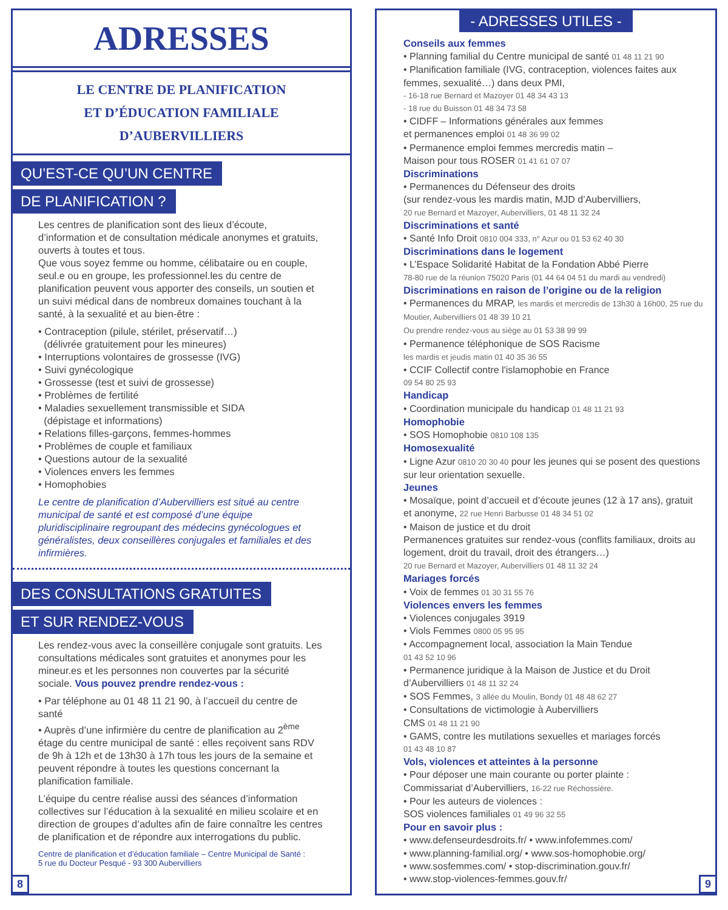ADRESSES
LE CENTRE DE PLANIFICATION
ET D’ÉDUCATION FAMILIALE
D’AUBERVILLIERS
QU’EST-CE QU’UN CENTRE
DE PLANIFICATION ?
Les centres de planification sont des lieux d’écoute, d’information et de consultation médicale anonymes et gratuits, ouverts à toutes et tous.
Que vous soyez femme ou homme, célibataire ou en couple, seul.e ou en groupe, les professionnel.les du centre de planification peuvent vous apporter des conseils, un soutien et un suivi médical dans de nombreux domaines touchant à la santé, à la sexualité et au bien-être :
• Contraception (pilule, stérilet, préservatif…)
(délivrée gratuitement pour les mineures)
• Interruptions volontaires de grossesse (IVG)
• Suivi gynécologique
• Grossesse (test et suivi de grossesse)
• Problèmes de fertilité
• Maladies sexuellement transmissible et SIDA
(dépistage et informations)
• Relations filles-garçons, femmes-hommes
• Problèmes de couple et familiaux
• Questions autour de la sexualité
• Violences envers les femmes
• Homophobies
Le centre de planification d’Aubervilliers est situé au centre municipal de santé et est composé d’une équipe pluridisciplinaire regroupant des médecins gynécologues et généralistes, deux conseillères conjugales et familiales et des infirmières.
DES CONSULTATIONS GRATUITES
ET SUR RENDEZ-VOUS
Les rendez-vous avec la conseillère conjugale sont gratuits. Les consultations médicales sont gratuites et anonymes pour les mineur.es et les personnes non couvertes par la sécurité sociale. Vous pouvez prendre rendez-vous :
• Par téléphone au 01 48 11 21 90, à l’accueil du centre de santé
• Auprès d’une infirmière du centre de planification au 2<sup>ème</sup> étage du centre municipal de santé : elles reçoivent sans RDV de 9h à 12h et de 13h30 à 17h tous les jours de la semaine et peuvent répondre à toutes les questions concernant la planification familiale.
L’équipe du centre réalise aussi des séances d’information collectives sur l’éducation à la sexualité en milieu scolaire et en direction de groupes d’adultes afin de faire connaître les centres de planification et de répondre aux interrogations du public.
Centre de planification et d’éducation familiale – Centre Municipal de Santé :
5 rue du Docteur Pesqué - 93 300 Aubervilliers
8
- ADRESSES UTILES -
Conseils aux femmes
• Planning familial du Centre municipal de santé 01 48 11 21 90
• Planification familiale (IVG, contraception, violences faites aux femmes, sexualité…) dans deux PMI,
- 16-18 rue Bernard et Mazoyer 01 48 34 43 13
- 18 rue du Buisson 01 48 34 73 58
• CIDFF – Informations générales aux femmes
et permanences emploi 01 48 36 99 02
• Permanence emploi femmes mercredis matin –
Maison pour tous ROSER 01 41 61 07 07
Discriminations
• Permanences du Défenseur des droits
(sur rendez-vous les mardis matin, MJD d’Aubervilliers,
20 rue Bernard et Mazoyer, Aubervilliers, 01 48 11 32 24
Discriminations et santé
• Santé Info Droit 0810 004 333, n° Azur ou 01 53 62 40 30
Discriminations dans le logement
• L’Espace Solidarité Habitat de la Fondation Abbé Pierre
78-80 rue de la réunion 75020 Paris (01 44 64 04 51 du mardi au vendredi)
Discriminations en raison de l’origine ou de la religion
• Permanences du MRAP, les mardis et mercredis de 13h30 à 16h00, 25 rue du Moutier, Aubervilliers 01 48 39 10 21
Ou prendre rendez-vous au siège au 01 53 38 99 99
• Permanence téléphonique de SOS Racisme
les mardis et jeudis matin 01 40 35 36 55
• CCIF Collectif contre l'islamophobie en France
09 54 80 25 93
Handicap
• Coordination municipale du handicap 01 48 11 21 93
Homophobie
• SOS Homophobie 0810 108 135
Homosexualité
• Ligne Azur 0810 20 30 40 pour les jeunes qui se posent des questions sur leur orientation sexuelle.
Jeunes
• Mosaïque, point d’accueil et d’écoute jeunes (12 à 17 ans), gratuit et anonyme, 22 rue Henri Barbusse 01 48 34 51 02
• Maison de justice et du droit
Permanences gratuites sur rendez-vous (conflits familiaux, droits au logement, droit du travail, droit des étrangers…)
20 rue Bernard et Mazoyer, Aubervilliers 01 48 11 32 24
Mariages forcés
• Voix de femmes 01 30 31 55 76
Violences envers les femmes
• Violences conjugales 3919
• Viols Femmes 0800 05 95 95
• Accompagnement local, association la Main Tendue
01 43 52 10 96
• Permanence juridique à la Maison de Justice et du Droit d’Aubervilliers 01 48 11 32 24
• SOS Femmes, 3 allée du Moulin, Bondy 01 48 48 62 27
• Consultations de victimologie à Aubervilliers
CMS 01 48 11 21 90
• GAMS, contre les mutilations sexuelles et mariages forcés
01 43 48 10 87
Vols, violences et atteintes à la personne
• Pour déposer une main courante ou porter plainte :
Commissariat d’Aubervilliers, 16-22 rue Réchossière.
• Pour les auteurs de violences :
SOS violences familiales 01 49 96 32 55
Pour en savoir plus :
• www.defenseurdesdroits.fr/ • www.infofemmes.com/
• www.planning-familial.org/ • www.sos-homophobie.org/
• www.sosfemmes.com/ • stop-discrimination.gouv.fr/
• www.stop-violences-femmes.gouv.fr/
9